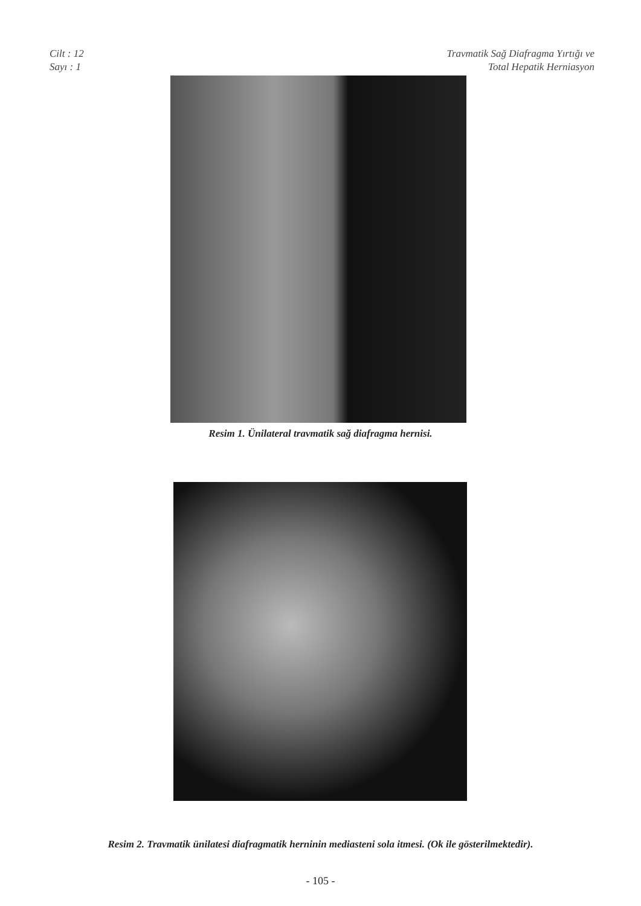Cilt : 12
Sayı : 1
Travmatik Sağ Diafragma Yırtığı ve
Total Hepatik Herniasyon
Resim 1. Ünilateral travmatik sağ diafragma hernisi.
Resim 2. Travmatik ünilatesi diafragmatik herninin mediasteni sola itmesi. (Ok ile gösterilmektedir).
- 105 -